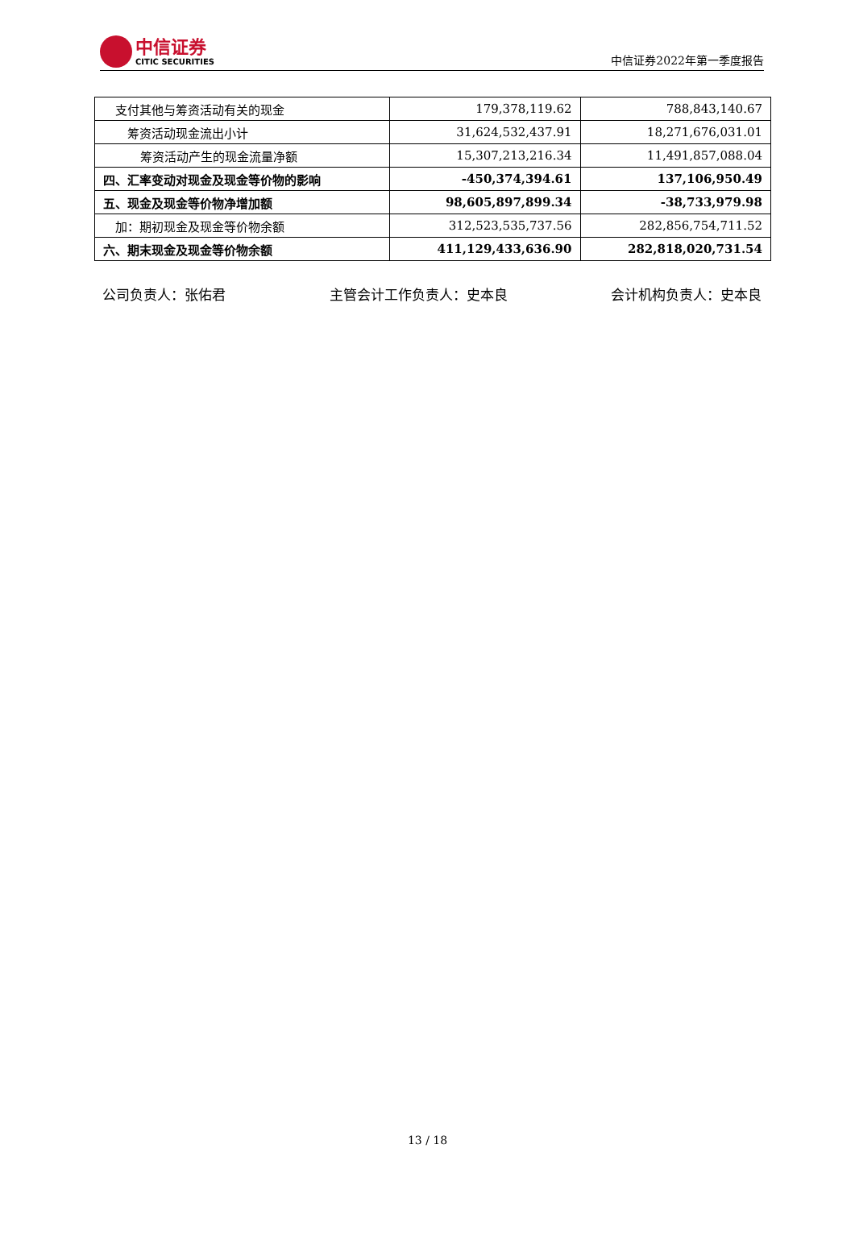中信证券
CITIC SECURITIES
中信证券2022年第一季度报告
| 支付其他与筹资活动有关的现金 | 179,378,119.62 | 788,843,140.67 |
| 筹资活动现金流出小计 | 31,624,532,437.91 | 18,271,676,031.01 |
| 筹资活动产生的现金流量净额 | 15,307,213,216.34 | 11,491,857,088.04 |
| 四、汇率变动对现金及现金等价物的影响 | -450,374,394.61 | 137,106,950.49 |
| 五、现金及现金等价物净增加额 | 98,605,897,899.34 | -38,733,979.98 |
| 加：期初现金及现金等价物余额 | 312,523,535,737.56 | 282,856,754,711.52 |
| 六、期末现金及现金等价物余额 | 411,129,433,636.90 | 282,818,020,731.54 |
公司负责人：张佑君 主管会计工作负责人：史本良 会计机构负责人：史本良
13 / 18